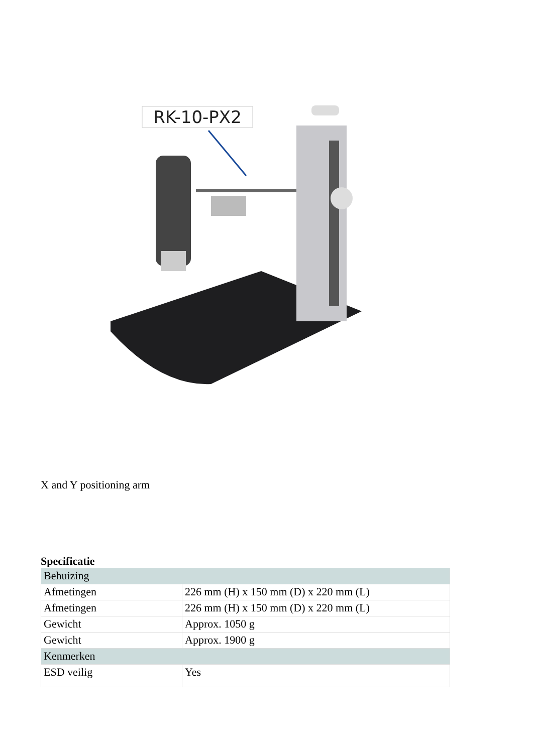RK-10-PX2
X and Y positioning arm
Specificatie
| Behuizing | |
| Afmetingen | 226 mm (H) x 150 mm (D) x 220 mm (L) |
| Afmetingen | 226 mm (H) x 150 mm (D) x 220 mm (L) |
| Gewicht | Approx. 1050 g |
| Gewicht | Approx. 1900 g |
| Kenmerken | |
| ESD veilig | Yes |